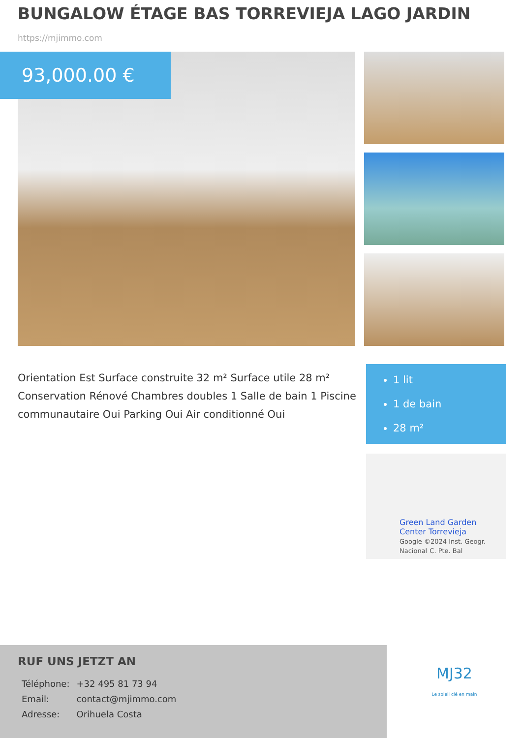BUNGALOW ÉTAGE BAS TORREVIEJA LAGO JARDIN
https://mjimmo.com
93,000.00 €
Orientation Est Surface construite 32 m² Surface utile 28 m² Conservation Rénové Chambres doubles 1 Salle de bain 1 Piscine communautaire Oui Parking Oui Air conditionné Oui
1 lit
1 de bain
28 m²
Green Land Garden
Center Torrevieja
Google ©2024 Inst. Geogr. Nacional C. Pte. Bal
RUF UNS JETZT AN
| Téléphone: | +32 495 81 73 94 |
| Email: | contact@mjimmo.com |
| Adresse: | Orihuela Costa |
MJ32
Le soleil clé en main